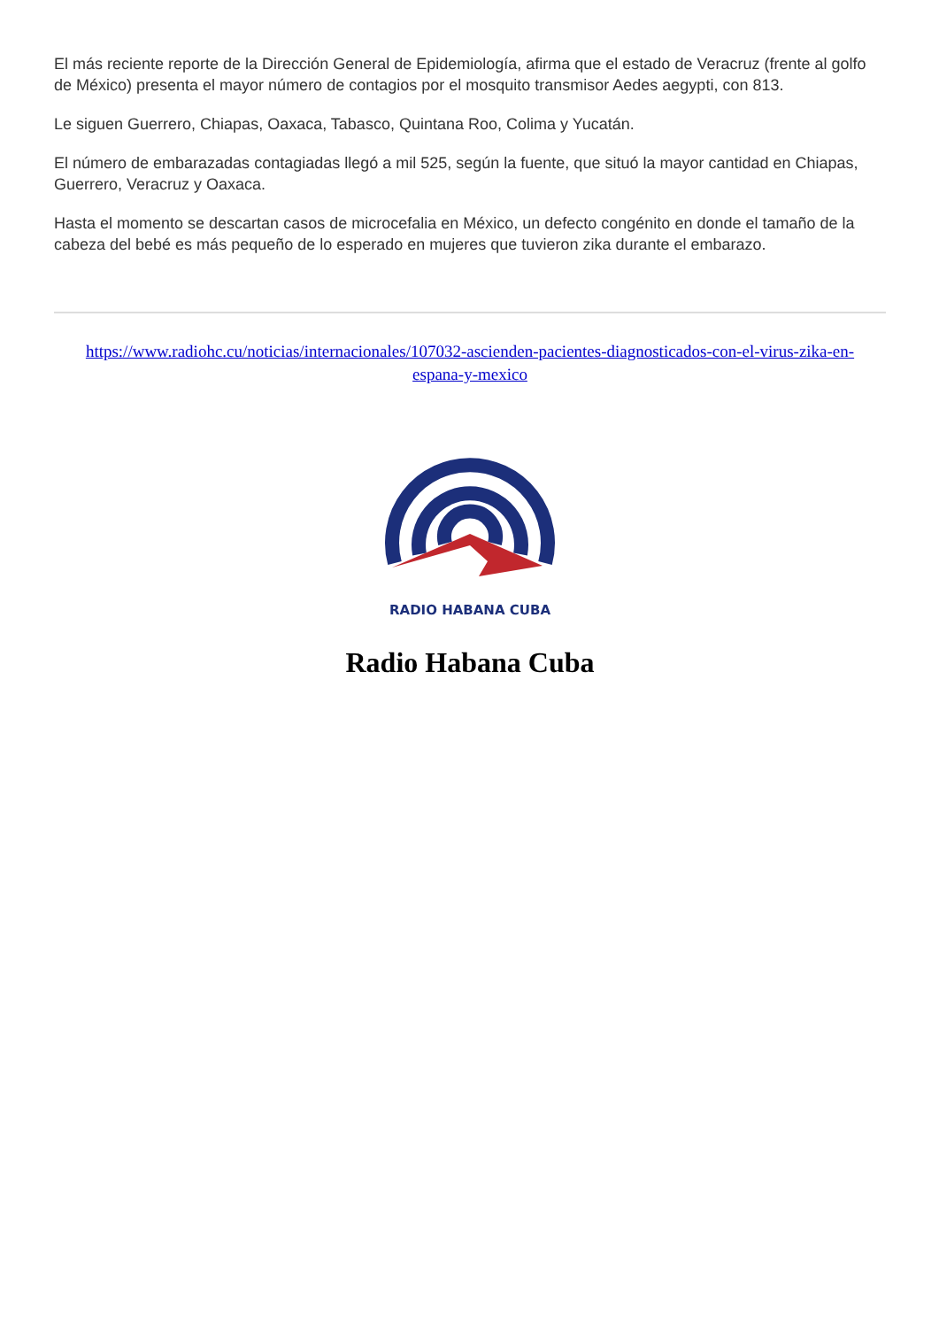El más reciente reporte de la Dirección General de Epidemiología, afirma que el estado de Veracruz (frente al golfo de México) presenta el mayor número de contagios por el mosquito transmisor Aedes aegypti, con 813.
Le siguen Guerrero, Chiapas, Oaxaca, Tabasco, Quintana Roo, Colima y Yucatán.
El número de embarazadas contagiadas llegó a mil 525, según la fuente, que situó la mayor cantidad en Chiapas, Guerrero, Veracruz y Oaxaca.
Hasta el momento se descartan casos de microcefalia en México, un defecto congénito en donde el tamaño de la cabeza del bebé es más pequeño de lo esperado en mujeres que tuvieron zika durante el embarazo.
https://www.radiohc.cu/noticias/internacionales/107032-ascienden-pacientes-diagnosticados-con-el-virus-zika-en-espana-y-mexico
RADIO HABANA CUBA
Radio Habana Cuba